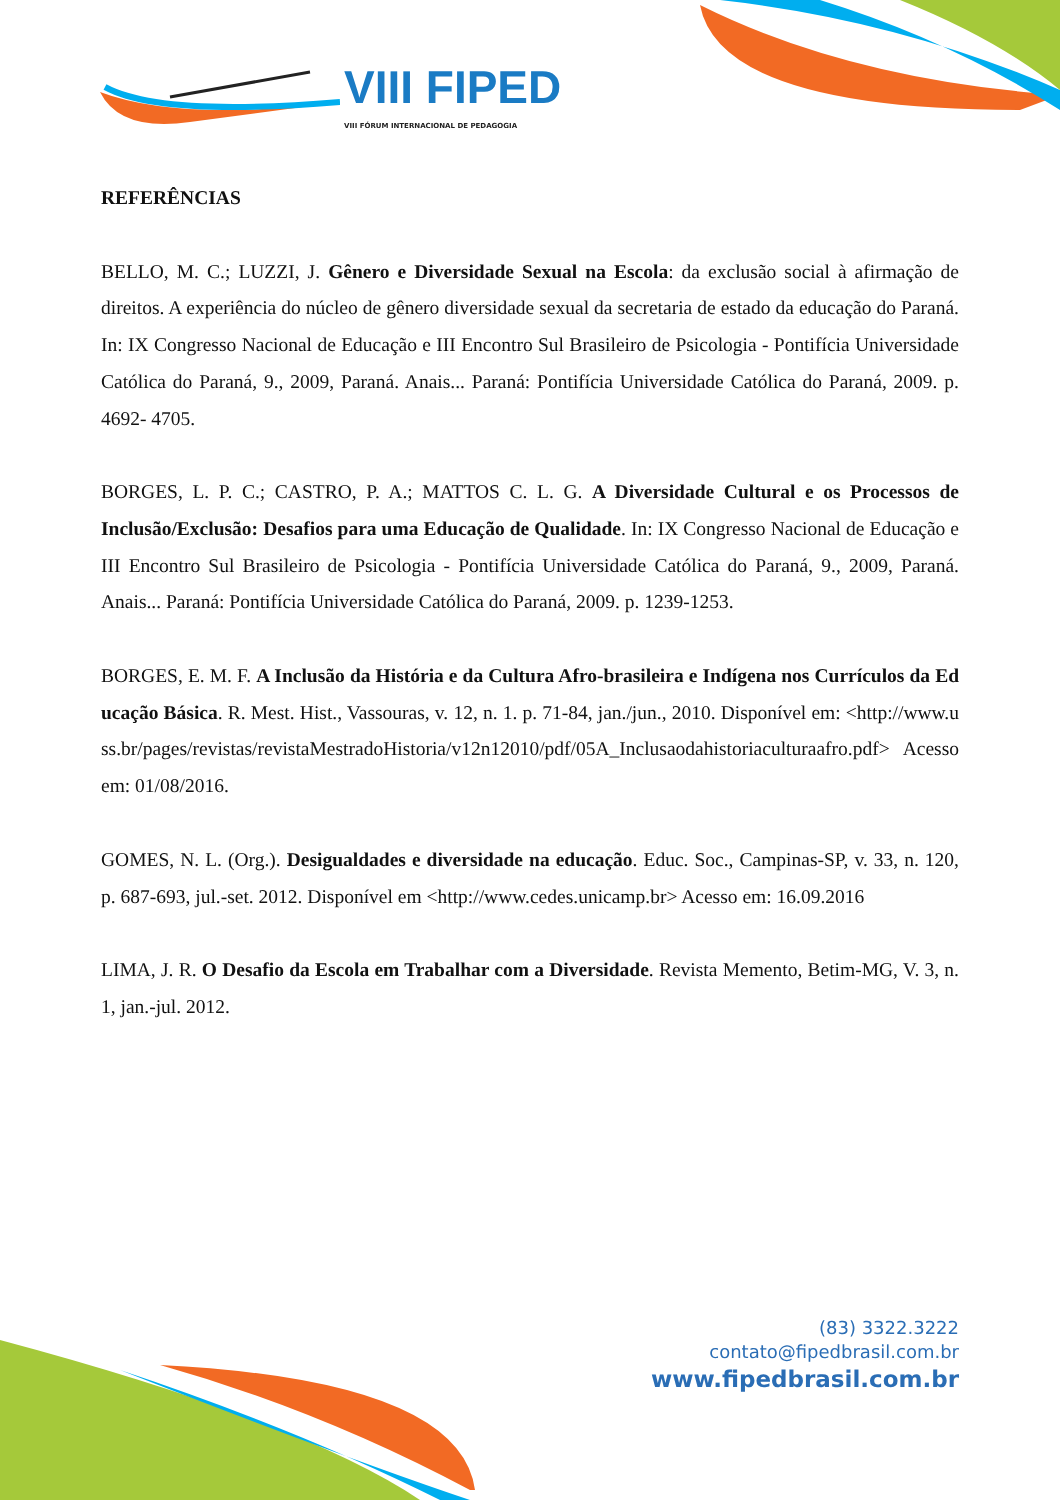VIII FIPED
VIII FÓRUM INTERNACIONAL DE PEDAGOGIA
REFERÊNCIAS
BELLO, M. C.; LUZZI, J. Gênero e Diversidade Sexual na Escola: da exclusão social à afirmação de direitos. A experiência do núcleo de gênero diversidade sexual da secretaria de estado da educação do Paraná. In: IX Congresso Nacional de Educação e III Encontro Sul Brasileiro de Psicologia - Pontifícia Universidade Católica do Paraná, 9., 2009, Paraná. Anais... Paraná: Pontifícia Universidade Católica do Paraná, 2009. p. 4692- 4705.
BORGES, L. P. C.; CASTRO, P. A.; MATTOS C. L. G. A Diversidade Cultural e os Processos de Inclusão/Exclusão: Desafios para uma Educação de Qualidade. In: IX Congresso Nacional de Educação e III Encontro Sul Brasileiro de Psicologia - Pontifícia Universidade Católica do Paraná, 9., 2009, Paraná. Anais... Paraná: Pontifícia Universidade Católica do Paraná, 2009. p. 1239-1253.
BORGES, E. M. F. A Inclusão da História e da Cultura Afro-brasileira e Indígena nos Currículos da Educação Básica. R. Mest. Hist., Vassouras, v. 12, n. 1. p. 71-84, jan./jun., 2010. Disponível em: <http://www.uss.br/pages/revistas/revistaMestradoHistoria/v12n12010/pdf/05A_Inclusaodahistoriaculturaafro.pdf> Acesso em: 01/08/2016.
GOMES, N. L. (Org.). Desigualdades e diversidade na educação. Educ. Soc., Campinas-SP, v. 33, n. 120, p. 687-693, jul.-set. 2012. Disponível em <http://www.cedes.unicamp.br> Acesso em: 16.09.2016
LIMA, J. R. O Desafio da Escola em Trabalhar com a Diversidade. Revista Memento, Betim-MG, V. 3, n. 1, jan.-jul. 2012.
(83) 3322.3222
contato@fipedbrasil.com.br
www.fipedbrasil.com.br